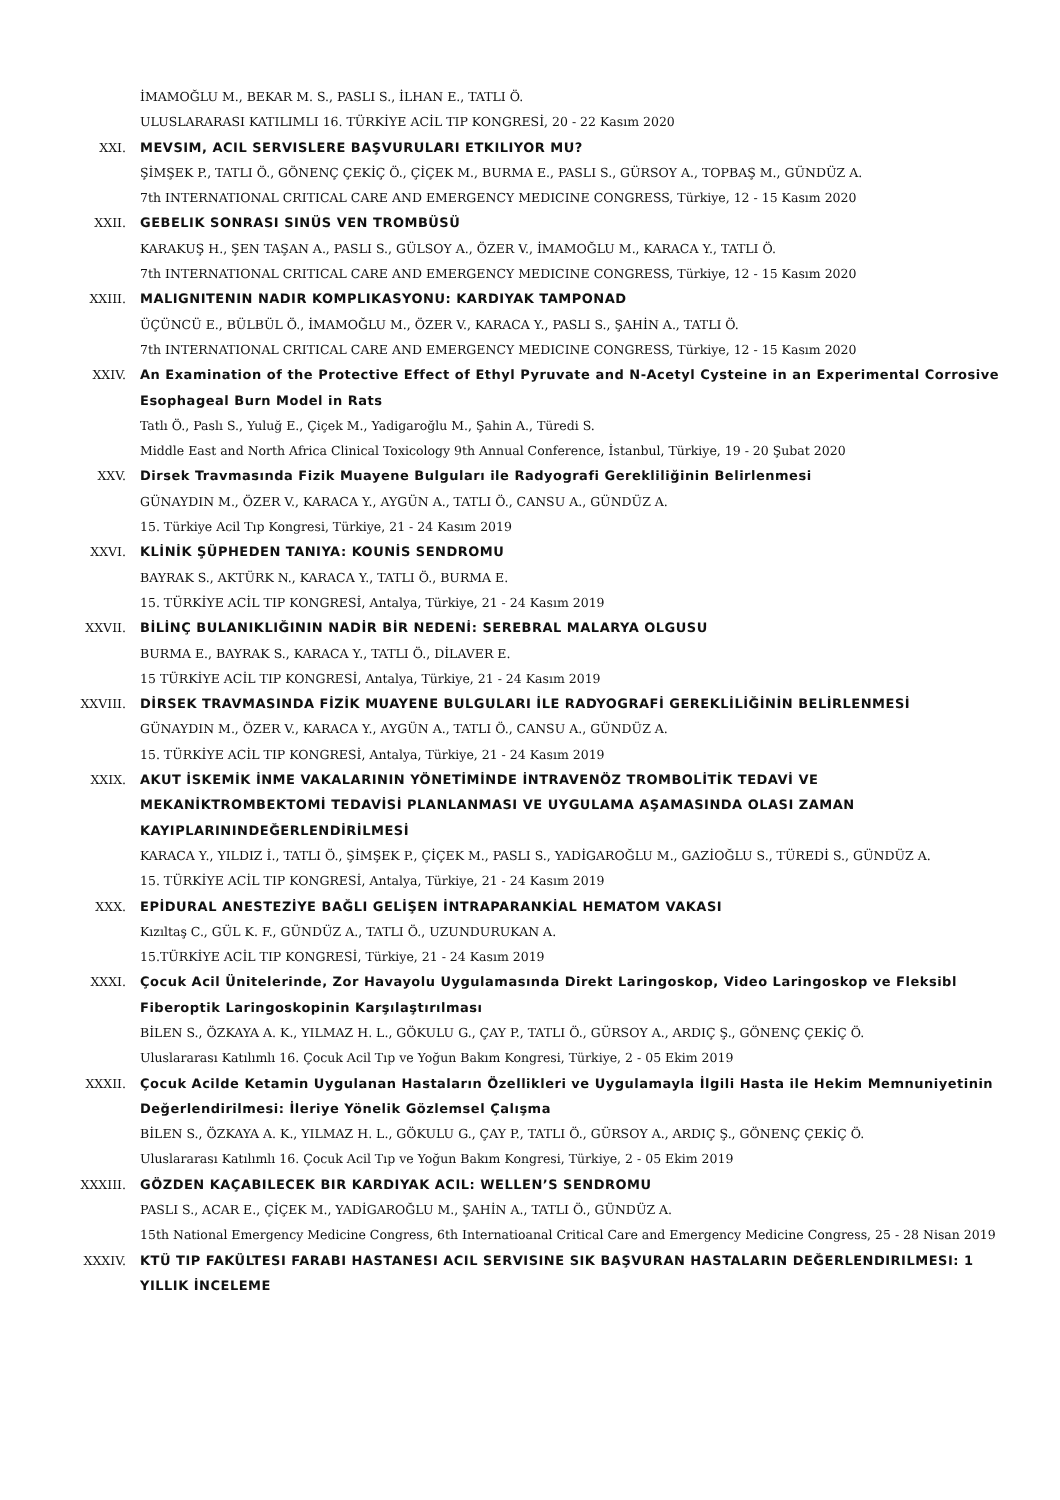İMAMOĞLU M., BEKAR M. S., PASLI S., İLHAN E., TATLI Ö.
ULUSLARARASI KATILIMLI 16. TÜRKİYE ACİL TIP KONGRESİ, 20 - 22 Kasım 2020
XXI. MEVSIM, ACIL SERVISLERE BAŞVURULARI ETKILIYOR MU?
ŞİMŞEK P., TATLI Ö., GÖNENÇ ÇEKİÇ Ö., ÇİÇEK M., BURMA E., PASLI S., GÜRSOY A., TOPBAŞ M., GÜNDÜZ A.
7th INTERNATIONAL CRITICAL CARE AND EMERGENCY MEDICINE CONGRESS, Türkiye, 12 - 15 Kasım 2020
XXII. GEBELIK SONRASI SINÜS VEN TROMBÜSÜ
KARAKUŞ H., ŞEN TAŞAN A., PASLI S., GÜLSOY A., ÖZER V., İMAMOĞLU M., KARACA Y., TATLI Ö.
7th INTERNATIONAL CRITICAL CARE AND EMERGENCY MEDICINE CONGRESS, Türkiye, 12 - 15 Kasım 2020
XXIII. MALIGNITENIN NADIR KOMPLIKASYONU: KARDIYAK TAMPONAD
ÜÇÜNCÜ E., BÜLBÜL Ö., İMAMOĞLU M., ÖZER V., KARACA Y., PASLI S., ŞAHİN A., TATLI Ö.
7th INTERNATIONAL CRITICAL CARE AND EMERGENCY MEDICINE CONGRESS, Türkiye, 12 - 15 Kasım 2020
XXIV. An Examination of the Protective Effect of Ethyl Pyruvate and N-Acetyl Cysteine in an Experimental Corrosive Esophageal Burn Model in Rats
Tatlı Ö., Paslı S., Yuluğ E., Çiçek M., Yadigaroğlu M., Şahin A., Türedi S.
Middle East and North Africa Clinical Toxicology 9th Annual Conference, İstanbul, Türkiye, 19 - 20 Şubat 2020
XXV. Dirsek Travmasında Fizik Muayene Bulguları ile Radyografi Gerekliliğinin Belirlenmesi
GÜNAYDIN M., ÖZER V., KARACA Y., AYGÜN A., TATLI Ö., CANSU A., GÜNDÜZ A.
15. Türkiye Acil Tıp Kongresi, Türkiye, 21 - 24 Kasım 2019
XXVI. KLİNİK ŞÜPHEDEN TANIYA: KOUNİS SENDROMU
BAYRAK S., AKTÜRK N., KARACA Y., TATLI Ö., BURMA E.
15. TÜRKİYE ACİL TIP KONGRESİ, Antalya, Türkiye, 21 - 24 Kasım 2019
XXVII. BİLİNÇ BULANIKLIĞININ NADİR BİR NEDENİ: SEREBRAL MALARYA OLGUSU
BURMA E., BAYRAK S., KARACA Y., TATLI Ö., DİLAVER E.
15 TÜRKİYE ACİL TIP KONGRESİ, Antalya, Türkiye, 21 - 24 Kasım 2019
XXVIII. DİRSEK TRAVMASINDA FİZİK MUAYENE BULGULARI İLE RADYOGRAFİ GEREKLİLİĞİNİN BELİRLENMESİ
GÜNAYDIN M., ÖZER V., KARACA Y., AYGÜN A., TATLI Ö., CANSU A., GÜNDÜZ A.
15. TÜRKİYE ACİL TIP KONGRESİ, Antalya, Türkiye, 21 - 24 Kasım 2019
XXIX. AKUT İSKEMİK İNME VAKALARININ YÖNETİMİNDE İNTRAVENÖZ TROMBOLİTİK TEDAVİ VE MEKANİKTROMBEKTOMİ TEDAVİSİ PLANLANMASI VE UYGULAMA AŞAMASINDA OLASI ZAMAN KAYIPLARININDEĞERLENDİRİLMESİ
KARACA Y., YILDIZ İ., TATLI Ö., ŞİMŞEK P., ÇİÇEK M., PASLI S., YADİGAROĞLU M., GAZİOĞLU S., TÜREDİ S., GÜNDÜZ A.
15. TÜRKİYE ACİL TIP KONGRESİ, Antalya, Türkiye, 21 - 24 Kasım 2019
XXX. EPİDURAL ANESTEZİYE BAĞLI GELİŞEN İNTRAPARANKİAL HEMATOM VAKASI
Kızıltaş C., GÜL K. F., GÜNDÜZ A., TATLI Ö., UZUNDURUKAN A.
15.TÜRKİYE ACİL TIP KONGRESİ, Türkiye, 21 - 24 Kasım 2019
XXXI. Çocuk Acil Ünitelerinde, Zor Havayolu Uygulamasında Direkt Laringoskop, Video Laringoskop ve Fleksibl Fiberoptik Laringoskopinin Karşılaştırılması
BİLEN S., ÖZKAYA A. K., YILMAZ H. L., GÖKULU G., ÇAY P., TATLI Ö., GÜRSOY A., ARDIÇ Ş., GÖNENÇ ÇEKİÇ Ö.
Uluslararası Katılımlı 16. Çocuk Acil Tıp ve Yoğun Bakım Kongresi, Türkiye, 2 - 05 Ekim 2019
XXXII. Çocuk Acilde Ketamin Uygulanan Hastaların Özellikleri ve Uygulamayla İlgili Hasta ile Hekim Memnuniyetinin Değerlendirilmesi: İleriye Yönelik Gözlemsel Çalışma
BİLEN S., ÖZKAYA A. K., YILMAZ H. L., GÖKULU G., ÇAY P., TATLI Ö., GÜRSOY A., ARDIÇ Ş., GÖNENÇ ÇEKİÇ Ö.
Uluslararası Katılımlı 16. Çocuk Acil Tıp ve Yoğun Bakım Kongresi, Türkiye, 2 - 05 Ekim 2019
XXXIII. GÖZDEN KAÇABILECEK BIR KARDIYAK ACIL: WELLEN’S SENDROMU
PASLI S., ACAR E., ÇİÇEK M., YADİGAROĞLU M., ŞAHİN A., TATLI Ö., GÜNDÜZ A.
15th National Emergency Medicine Congress, 6th Internatioanal Critical Care and Emergency Medicine Congress, 25 - 28 Nisan 2019
XXXIV. KTÜ TIP FAKÜLTESI FARABI HASTANESI ACIL SERVISINE SIK BAŞVURAN HASTALARIN DEĞERLENDIRILMESI: 1 YILLIK İNCELEME